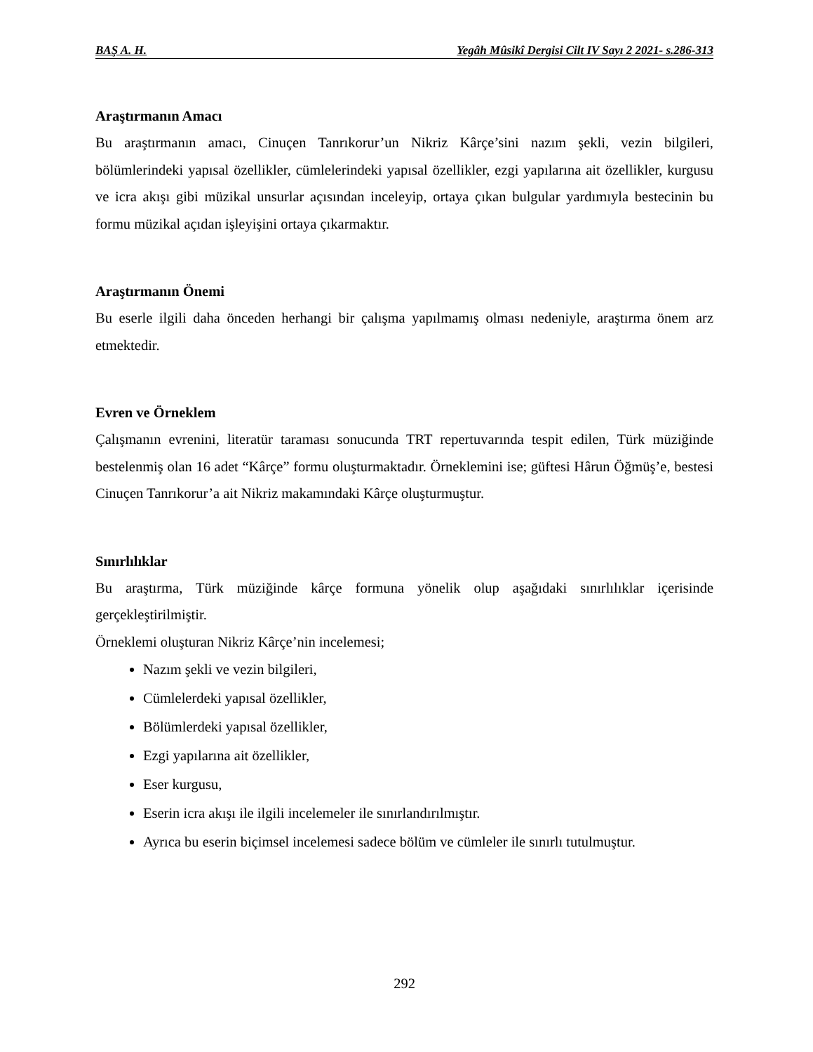BAŞ A. H. Yegâh Mûsikî Dergisi Cilt IV Sayı 2 2021- s.286-313
Araştırmanın Amacı
Bu araştırmanın amacı, Cinuçen Tanrıkorur’un Nikriz Kârçe’sini nazım şekli, vezin bilgileri, bölümlerindeki yapısal özellikler, cümlelerindeki yapısal özellikler, ezgi yapılarına ait özellikler, kurgusu ve icra akışı gibi müzikal unsurlar açısından inceleyip, ortaya çıkan bulgular yardımıyla bestecinin bu formu müzikal açıdan işleyişini ortaya çıkarmaktır.
Araştırmanın Önemi
Bu eserle ilgili daha önceden herhangi bir çalışma yapılmamış olması nedeniyle, araştırma önem arz etmektedir.
Evren ve Örneklem
Çalışmanın evrenini, literatür taraması sonucunda TRT repertuvarında tespit edilen, Türk müziğinde bestelenmiş olan 16 adet “Kârçe” formu oluşturmaktadır. Örneklemini ise; güftesi Hârun Öğmüş’e, bestesi Cinuçen Tanrıkorur’a ait Nikriz makamındaki Kârçe oluşturmuştur.
Sınırlılıklar
Bu araştırma, Türk müziğinde kârçe formuna yönelik olup aşağıdaki sınırlılıklar içerisinde gerçekleştirilmiştir.
Örneklemi oluşturan Nikriz Kârçe’nin incelemesi;
Nazım şekli ve vezin bilgileri,
Cümlelerdeki yapısal özellikler,
Bölümlerdeki yapısal özellikler,
Ezgi yapılarına ait özellikler,
Eser kurgusu,
Eserin icra akışı ile ilgili incelemeler ile sınırlandırılmıştır.
Ayrıca bu eserin biçimsel incelemesi sadece bölüm ve cümleler ile sınırlı tutulmuştur.
292